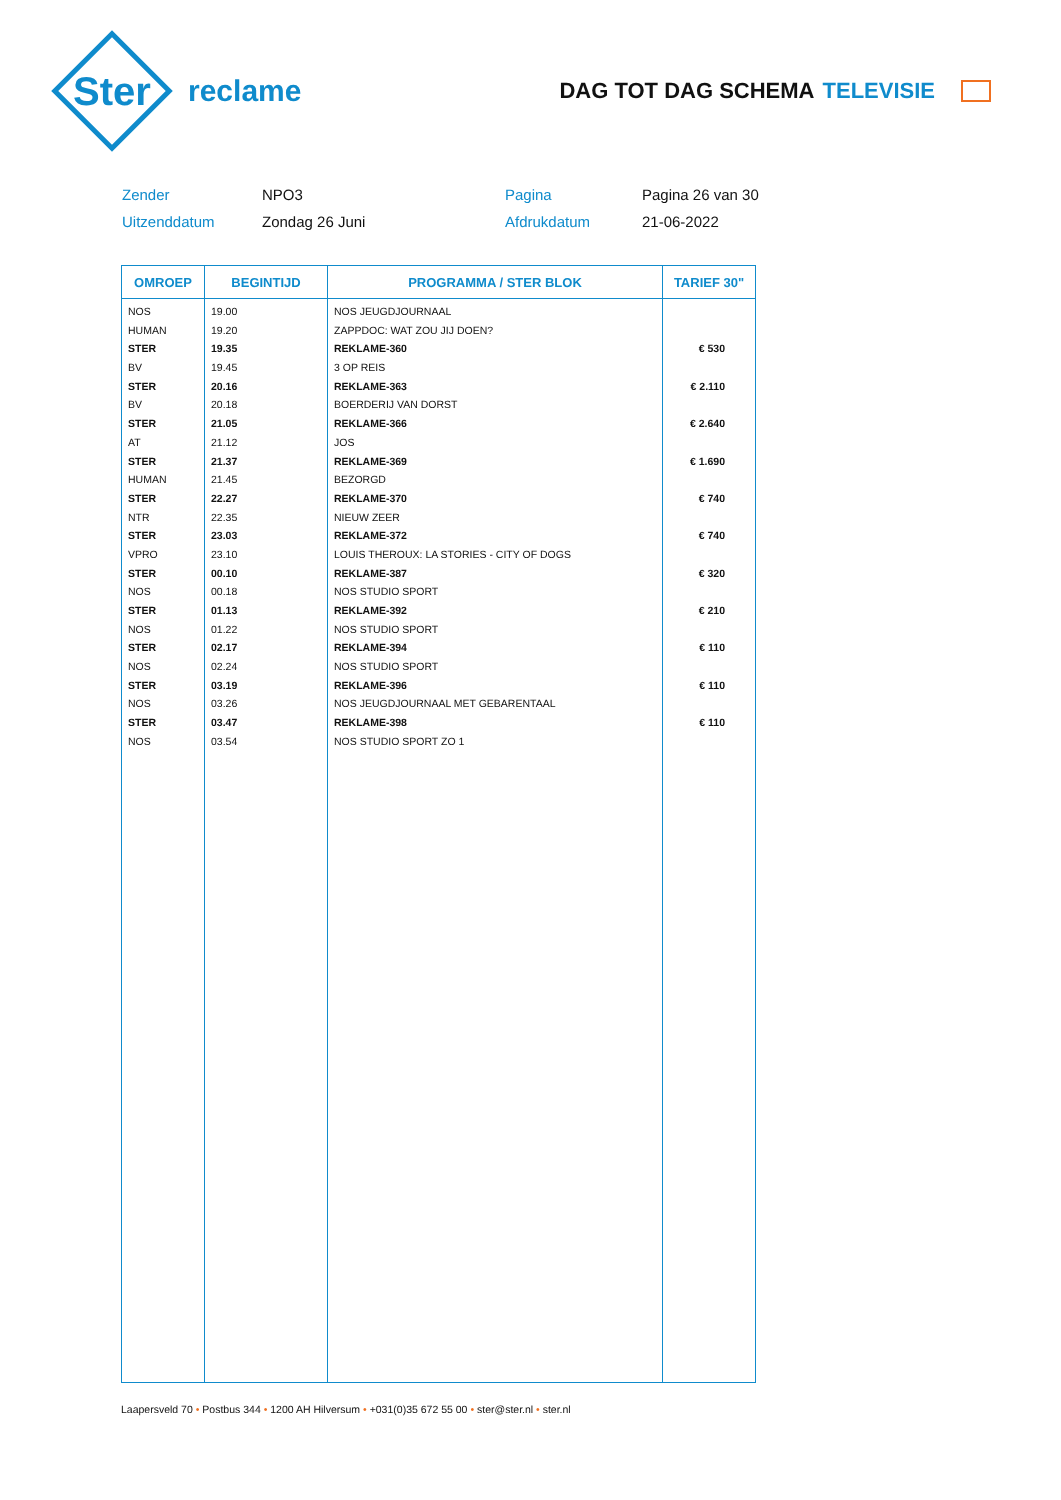Ster
reclame
DAG TOT DAG SCHEMA TELEVISIE
Zender
NPO3
Pagina
Pagina 26 van 30
Uitzenddatum
Zondag 26 Juni
Afdrukdatum
21-06-2022
| OMROEP | BEGINTIJD | PROGRAMMA / STER BLOK | TARIEF 30" |
| --- | --- | --- | --- |
| NOS | 19.00 | NOS JEUGDJOURNAAL | |
| HUMAN | 19.20 | ZAPPDOC: WAT ZOU JIJ DOEN? | |
| STER | 19.35 | REKLAME-360 | € 530 |
| BV | 19.45 | 3 OP REIS | |
| STER | 20.16 | REKLAME-363 | € 2.110 |
| BV | 20.18 | BOERDERIJ VAN DORST | |
| STER | 21.05 | REKLAME-366 | € 2.640 |
| AT | 21.12 | JOS | |
| STER | 21.37 | REKLAME-369 | € 1.690 |
| HUMAN | 21.45 | BEZORGD | |
| STER | 22.27 | REKLAME-370 | € 740 |
| NTR | 22.35 | NIEUW ZEER | |
| STER | 23.03 | REKLAME-372 | € 740 |
| VPRO | 23.10 | LOUIS THEROUX: LA STORIES - CITY OF DOGS | |
| STER | 00.10 | REKLAME-387 | € 320 |
| NOS | 00.18 | NOS STUDIO SPORT | |
| STER | 01.13 | REKLAME-392 | € 210 |
| NOS | 01.22 | NOS STUDIO SPORT | |
| STER | 02.17 | REKLAME-394 | € 110 |
| NOS | 02.24 | NOS STUDIO SPORT | |
| STER | 03.19 | REKLAME-396 | € 110 |
| NOS | 03.26 | NOS JEUGDJOURNAAL MET GEBARENTAAL | |
| STER | 03.47 | REKLAME-398 | € 110 |
| NOS | 03.54 | NOS STUDIO SPORT ZO 1 | |
Laapersveld 70 • Postbus 344 • 1200 AH Hilversum • +031(0)35 672 55 00 • ster@ster.nl • ster.nl